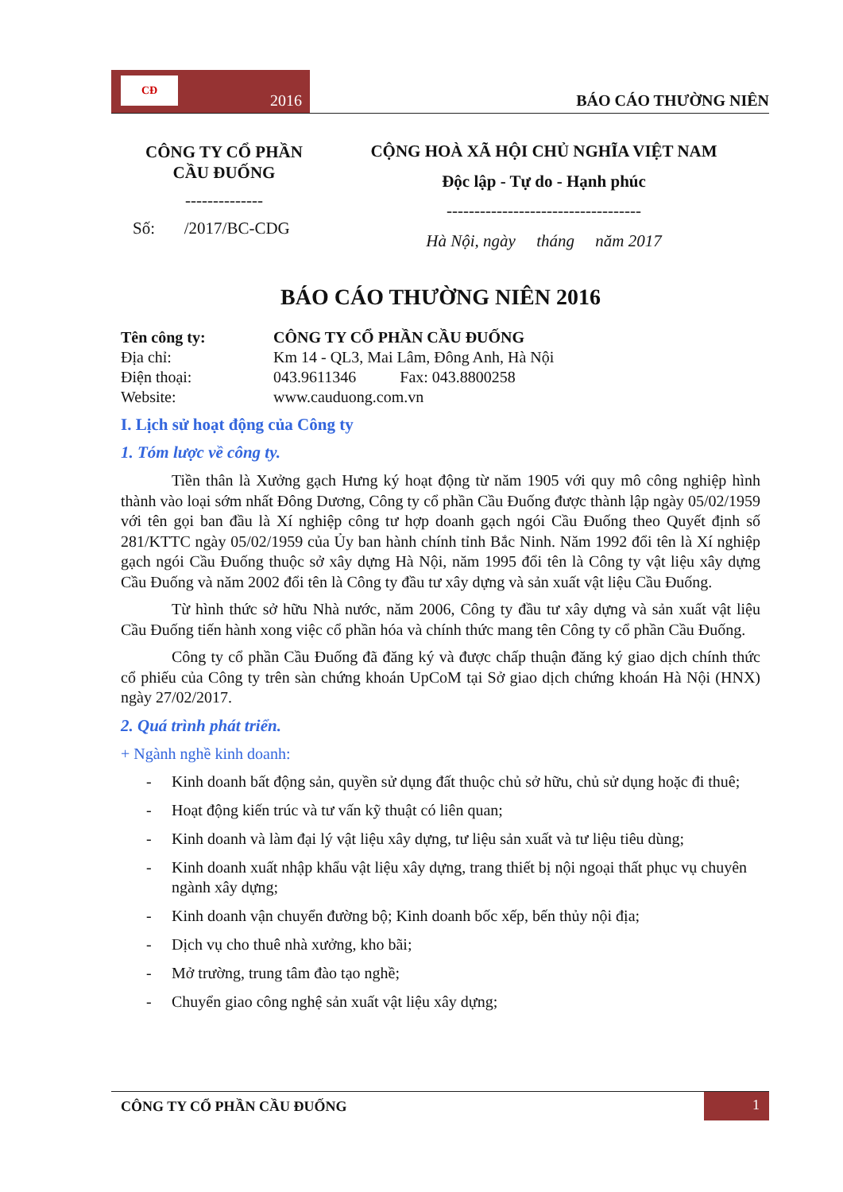CĐ
2016
BÁO CÁO THƯỜNG NIÊN
CÔNG TY CỔ PHẦN
CẦU ĐUỐNG
--------------
Số: /2017/BC-CDG
CỘNG HOÀ XÃ HỘI CHỦ NGHĨA VIỆT NAM
Độc lập - Tự do - Hạnh phúc
-----------------------------------
Hà Nội, ngày tháng năm 2017
BÁO CÁO THƯỜNG NIÊN 2016
| Tên công ty: | CÔNG TY CỔ PHẦN CẦU ĐUỐNG |
| Địa chỉ: | Km 14 - QL3, Mai Lâm, Đông Anh, Hà Nội |
| Điện thoại: | 043.9611346 Fax: 043.8800258 |
| Website: | www.cauduong.com.vn |
I. Lịch sử hoạt động của Công ty
1. Tóm lược về công ty.
Tiền thân là Xưởng gạch Hưng ký hoạt động từ năm 1905 với quy mô công nghiệp hình thành vào loại sớm nhất Đông Dương, Công ty cổ phần Cầu Đuống được thành lập ngày 05/02/1959 với tên gọi ban đầu là Xí nghiệp công tư hợp doanh gạch ngói Cầu Đuống theo Quyết định số 281/KTTC ngày 05/02/1959 của Ủy ban hành chính tỉnh Bắc Ninh. Năm 1992 đổi tên là Xí nghiệp gạch ngói Cầu Đuống thuộc sở xây dựng Hà Nội, năm 1995 đổi tên là Công ty vật liệu xây dựng Cầu Đuống và năm 2002 đổi tên là Công ty đầu tư xây dựng và sản xuất vật liệu Cầu Đuống.
Từ hình thức sở hữu Nhà nước, năm 2006, Công ty đầu tư xây dựng và sản xuất vật liệu Cầu Đuống tiến hành xong việc cổ phần hóa và chính thức mang tên Công ty cổ phần Cầu Đuống.
Công ty cổ phần Cầu Đuống đã đăng ký và được chấp thuận đăng ký giao dịch chính thức cổ phiếu của Công ty trên sàn chứng khoán UpCoM tại Sở giao dịch chứng khoán Hà Nội (HNX) ngày 27/02/2017.
2. Quá trình phát triển.
+ Ngành nghề kinh doanh:
- Kinh doanh bất động sản, quyền sử dụng đất thuộc chủ sở hữu, chủ sử dụng hoặc đi thuê;
- Hoạt động kiến trúc và tư vấn kỹ thuật có liên quan;
- Kinh doanh và làm đại lý vật liệu xây dựng, tư liệu sản xuất và tư liệu tiêu dùng;
- Kinh doanh xuất nhập khẩu vật liệu xây dựng, trang thiết bị nội ngoại thất phục vụ chuyên ngành xây dựng;
- Kinh doanh vận chuyển đường bộ; Kinh doanh bốc xếp, bến thủy nội địa;
- Dịch vụ cho thuê nhà xưởng, kho bãi;
- Mở trường, trung tâm đào tạo nghề;
- Chuyển giao công nghệ sản xuất vật liệu xây dựng;
CÔNG TY CỔ PHẦN CẦU ĐUỐNG
1